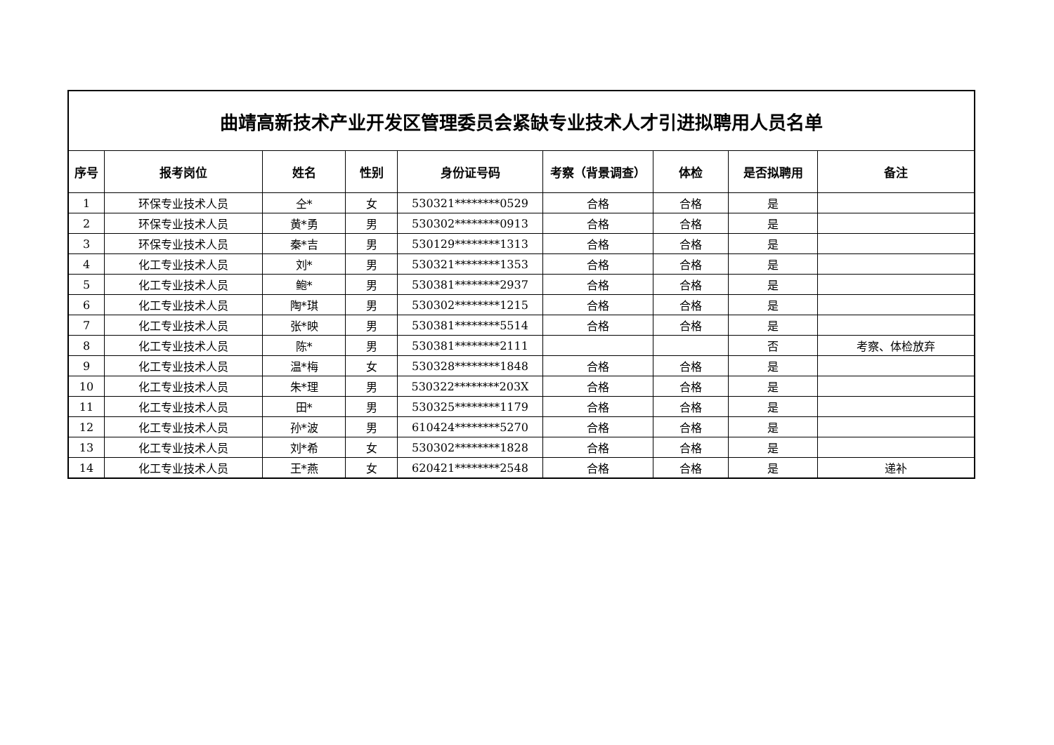| 曲靖高新技术产业开发区管理委员会紧缺专业技术人才引进拟聘用人员名单 | | | | | | | | |
| 序号 | 报考岗位 | 姓名 | 性别 | 身份证号码 | 考察（背景调查） | 体检 | 是否拟聘用 | 备注 |
| 1 | 环保专业技术人员 | 仝* | 女 | 530321********0529 | 合格 | 合格 | 是 | |
| 2 | 环保专业技术人员 | 黄*勇 | 男 | 530302********0913 | 合格 | 合格 | 是 | |
| 3 | 环保专业技术人员 | 秦*吉 | 男 | 530129********1313 | 合格 | 合格 | 是 | |
| 4 | 化工专业技术人员 | 刘* | 男 | 530321********1353 | 合格 | 合格 | 是 | |
| 5 | 化工专业技术人员 | 鲍* | 男 | 530381********2937 | 合格 | 合格 | 是 | |
| 6 | 化工专业技术人员 | 陶*琪 | 男 | 530302********1215 | 合格 | 合格 | 是 | |
| 7 | 化工专业技术人员 | 张*映 | 男 | 530381********5514 | 合格 | 合格 | 是 | |
| 8 | 化工专业技术人员 | 陈* | 男 | 530381********2111 | | | 否 | 考察、体检放弃 |
| 9 | 化工专业技术人员 | 温*梅 | 女 | 530328********1848 | 合格 | 合格 | 是 | |
| 10 | 化工专业技术人员 | 朱*理 | 男 | 530322********203X | 合格 | 合格 | 是 | |
| 11 | 化工专业技术人员 | 田* | 男 | 530325********1179 | 合格 | 合格 | 是 | |
| 12 | 化工专业技术人员 | 孙*波 | 男 | 610424********5270 | 合格 | 合格 | 是 | |
| 13 | 化工专业技术人员 | 刘*希 | 女 | 530302********1828 | 合格 | 合格 | 是 | |
| 14 | 化工专业技术人员 | 王*燕 | 女 | 620421********2548 | 合格 | 合格 | 是 | 递补 |